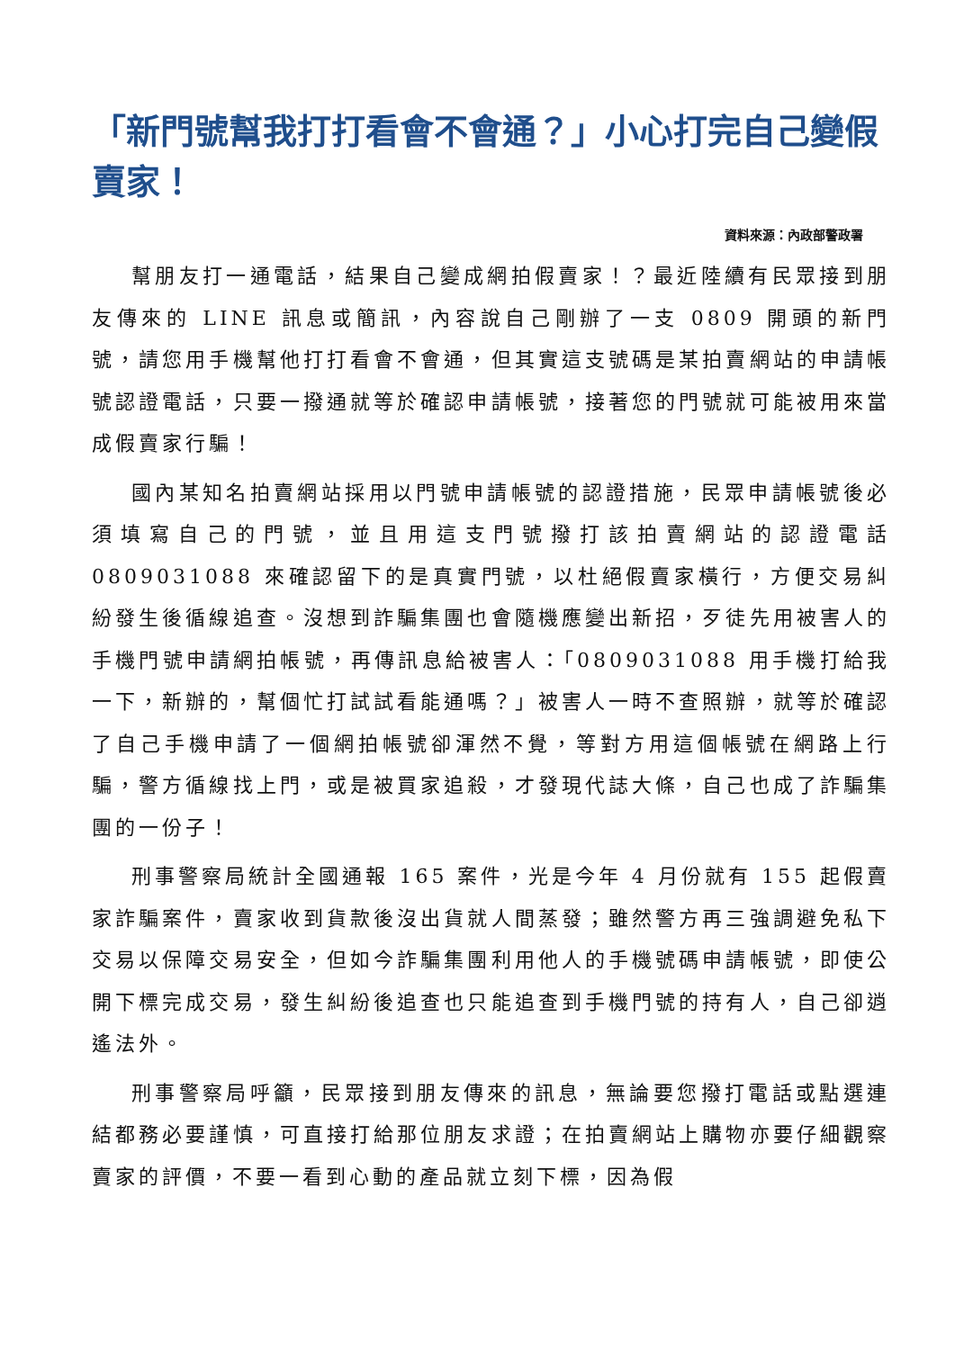「新門號幫我打打看會不會通？」小心打完自己變假賣家！
資料來源：內政部警政署
幫朋友打一通電話，結果自己變成網拍假賣家！？最近陸續有民眾接到朋友傳來的 LINE 訊息或簡訊，內容說自己剛辦了一支 0809 開頭的新門號，請您用手機幫他打打看會不會通，但其實這支號碼是某拍賣網站的申請帳號認證電話，只要一撥通就等於確認申請帳號，接著您的門號就可能被用來當成假賣家行騙！
國內某知名拍賣網站採用以門號申請帳號的認證措施，民眾申請帳號後必須填寫自己的門號，並且用這支門號撥打該拍賣網站的認證電話 0809031088 來確認留下的是真實門號，以杜絕假賣家橫行，方便交易糾紛發生後循線追查。沒想到詐騙集團也會隨機應變出新招，歹徒先用被害人的手機門號申請網拍帳號，再傳訊息給被害人：「0809031088 用手機打給我一下，新辦的，幫個忙打試試看能通嗎？」被害人一時不查照辦，就等於確認了自己手機申請了一個網拍帳號卻渾然不覺，等對方用這個帳號在網路上行騙，警方循線找上門，或是被買家追殺，才發現代誌大條，自己也成了詐騙集團的一份子！
刑事警察局統計全國通報 165 案件，光是今年 4 月份就有 155 起假賣家詐騙案件，賣家收到貨款後沒出貨就人間蒸發；雖然警方再三強調避免私下交易以保障交易安全，但如今詐騙集團利用他人的手機號碼申請帳號，即使公開下標完成交易，發生糾紛後追查也只能追查到手機門號的持有人，自己卻逍遙法外。
刑事警察局呼籲，民眾接到朋友傳來的訊息，無論要您撥打電話或點選連結都務必要謹慎，可直接打給那位朋友求證；在拍賣網站上購物亦要仔細觀察賣家的評價，不要一看到心動的產品就立刻下標，因為假